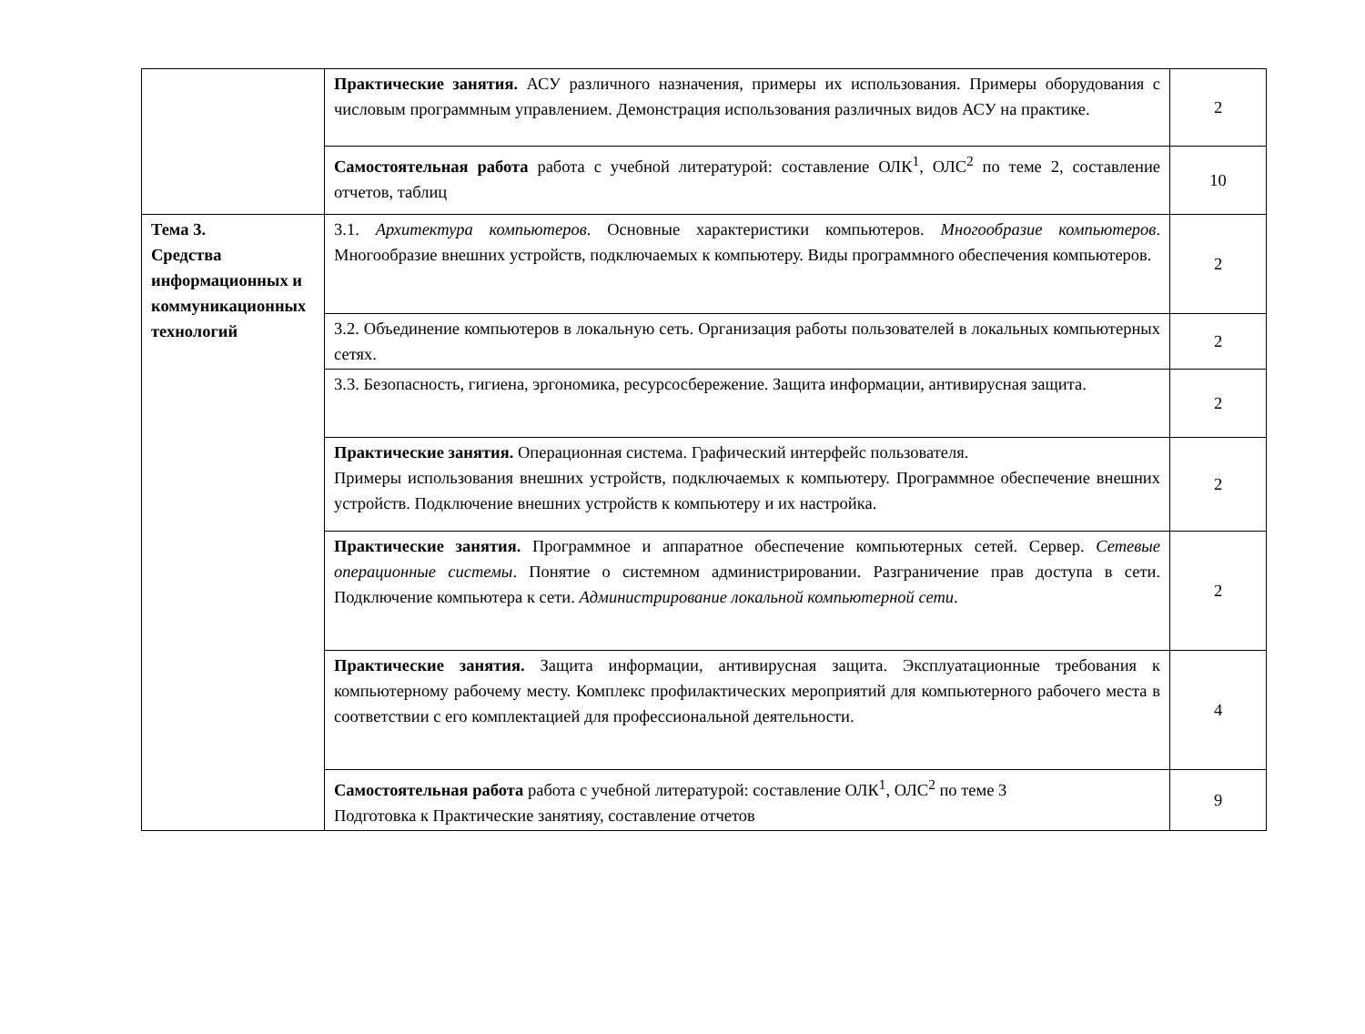| | Практические занятия. АСУ различного назначения, примеры их использования. Примеры оборудования с числовым программным управлением. Демонстрация использования различных видов АСУ на практике. | 2 |
| | Самостоятельная работа работа с учебной литературой: составление ОЛК<sup>1</sup>, ОЛС<sup>2</sup> по теме 2, составление отчетов, таблиц | 10 |
| Тема 3. Средства информационных и коммуникационных технологий | 3.1. Архитектура компьютеров . Основные характеристики компьютеров. Многообразие компьютеров . Многообразие внешних устройств, подключаемых к компьютеру. Виды программного обеспечения компьютеров. | 2 |
| | 3.2. Объединение компьютеров в локальную сеть. Организация работы пользователей в локальных компьютерных сетях. | 2 |
| | 3.3. Безопасность, гигиена, эргономика, ресурсосбережение. Защита информации, антивирусная защита. | 2 |
| | Практические занятия. Операционная система. Графический интерфейс пользователя. Примеры использования внешних устройств, подключаемых к компьютеру. Программное обеспечение внешних устройств. Подключение внешних устройств к компьютеру и их настройка. | 2 |
| | Практические занятия. Программное и аппаратное обеспечение компьютерных сетей. Сервер. Сетевые операционные системы . Понятие о системном администрировании. Разграничение прав доступа в сети. Подключение компьютера к сети. Администрирование локальной компьютерной сети . | 2 |
| | Практические занятия. Защита информации, антивирусная защита. Эксплуатационные требования к компьютерному рабочему месту. Комплекс профилактических мероприятий для компьютерного рабочего места в соответствии с его комплектацией для профессиональной деятельности. | 4 |
| | Самостоятельная работа работа с учебной литературой: составление ОЛК<sup>1</sup>, ОЛС<sup>2</sup> по теме 3 Подготовка к Практические занятияу, составление отчетов | 9 |